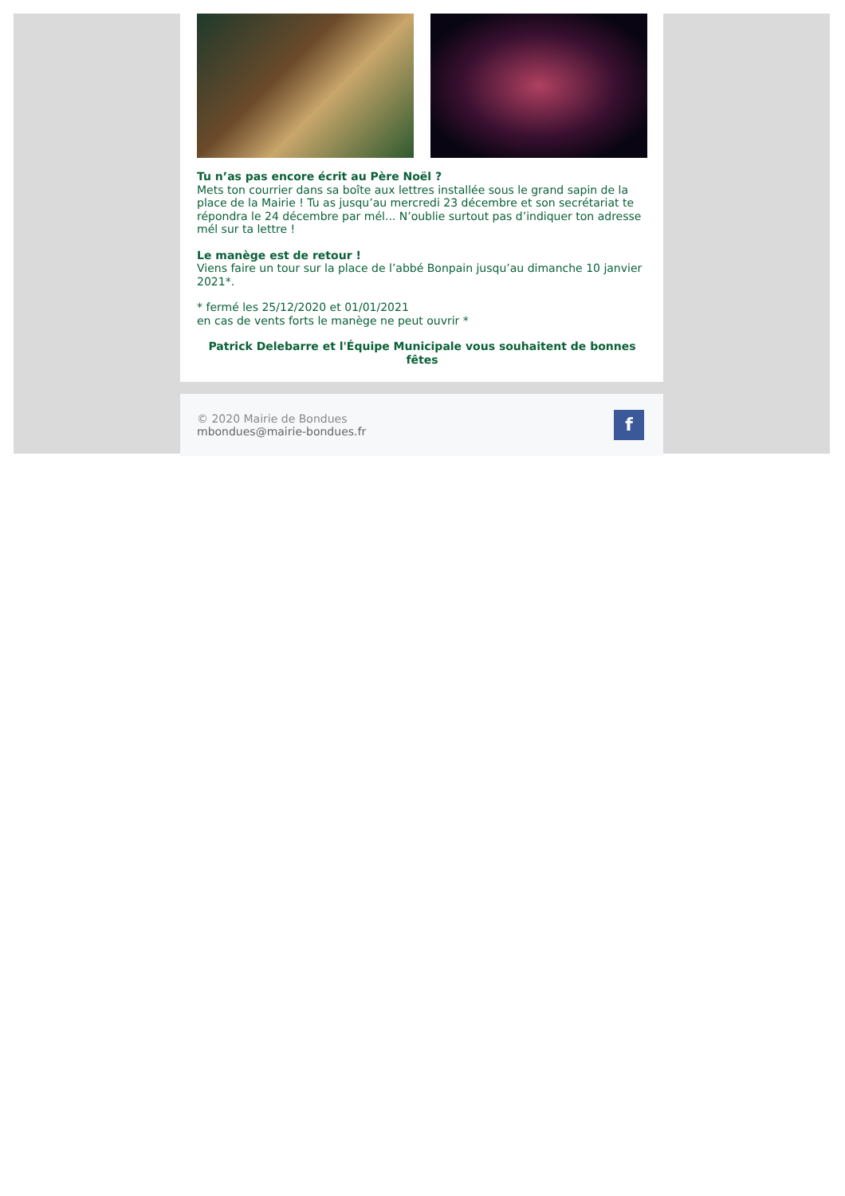Tu n’as pas encore écrit au Père Noël ?
Mets ton courrier dans sa boîte aux lettres installée sous le grand sapin de la place de la Mairie ! Tu as jusqu’au mercredi 23 décembre et son secrétariat te répondra le 24 décembre par mél... N’oublie surtout pas d’indiquer ton adresse mél sur ta lettre !
Le manège est de retour !
Viens faire un tour sur la place de l’abbé Bonpain jusqu’au dimanche 10 janvier 2021*.
* fermé les 25/12/2020 et 01/01/2021
en cas de vents forts le manège ne peut ouvrir *
Patrick Delebarre et l'Équipe Municipale vous souhaitent de bonnes fêtes
© 2020 Mairie de Bondues
mbondues@mairie-bondues.fr
f